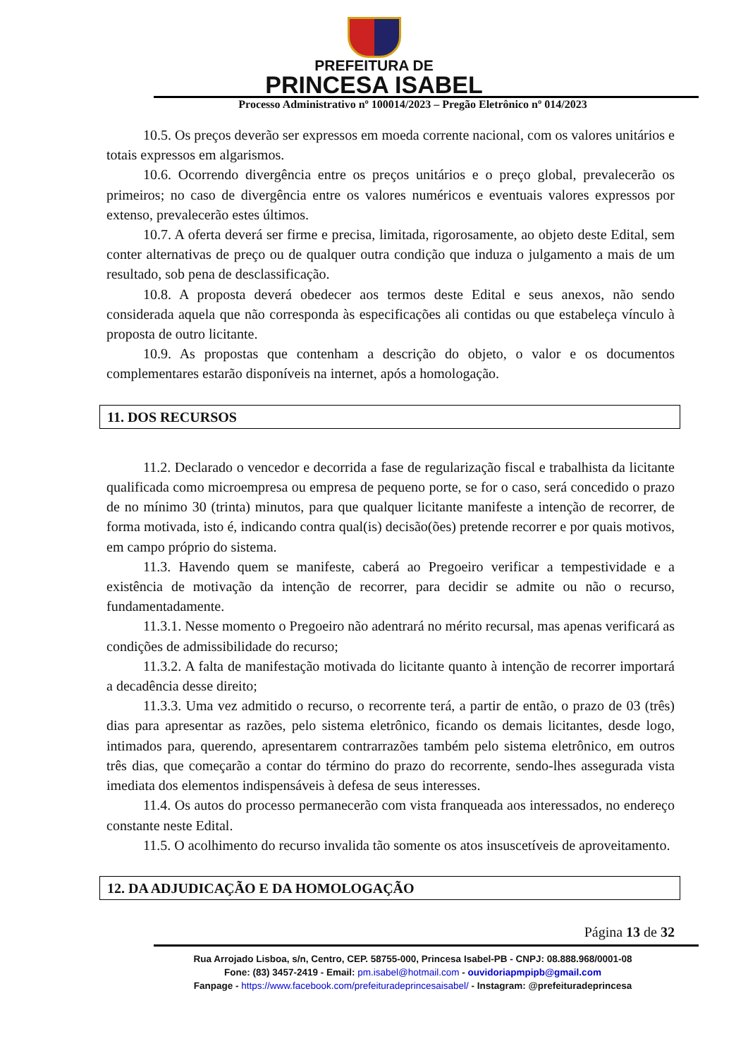PREFEITURA DE
PRINCESA ISABEL
Processo Administrativo nº 100014/2023 – Pregão Eletrônico nº 014/2023
10.5. Os preços deverão ser expressos em moeda corrente nacional, com os valores unitários e totais expressos em algarismos.
10.6. Ocorrendo divergência entre os preços unitários e o preço global, prevalecerão os primeiros; no caso de divergência entre os valores numéricos e eventuais valores expressos por extenso, prevalecerão estes últimos.
10.7. A oferta deverá ser firme e precisa, limitada, rigorosamente, ao objeto deste Edital, sem conter alternativas de preço ou de qualquer outra condição que induza o julgamento a mais de um resultado, sob pena de desclassificação.
10.8. A proposta deverá obedecer aos termos deste Edital e seus anexos, não sendo considerada aquela que não corresponda às especificações ali contidas ou que estabeleça vínculo à proposta de outro licitante.
10.9. As propostas que contenham a descrição do objeto, o valor e os documentos complementares estarão disponíveis na internet, após a homologação.
11. DOS RECURSOS
11.2. Declarado o vencedor e decorrida a fase de regularização fiscal e trabalhista da licitante qualificada como microempresa ou empresa de pequeno porte, se for o caso, será concedido o prazo de no mínimo 30 (trinta) minutos, para que qualquer licitante manifeste a intenção de recorrer, de forma motivada, isto é, indicando contra qual(is) decisão(ões) pretende recorrer e por quais motivos, em campo próprio do sistema.
11.3. Havendo quem se manifeste, caberá ao Pregoeiro verificar a tempestividade e a existência de motivação da intenção de recorrer, para decidir se admite ou não o recurso, fundamentadamente.
11.3.1. Nesse momento o Pregoeiro não adentrará no mérito recursal, mas apenas verificará as condições de admissibilidade do recurso;
11.3.2. A falta de manifestação motivada do licitante quanto à intenção de recorrer importará a decadência desse direito;
11.3.3. Uma vez admitido o recurso, o recorrente terá, a partir de então, o prazo de 03 (três) dias para apresentar as razões, pelo sistema eletrônico, ficando os demais licitantes, desde logo, intimados para, querendo, apresentarem contrarrazões também pelo sistema eletrônico, em outros três dias, que começarão a contar do término do prazo do recorrente, sendo-lhes assegurada vista imediata dos elementos indispensáveis à defesa de seus interesses.
11.4. Os autos do processo permanecerão com vista franqueada aos interessados, no endereço constante neste Edital.
11.5. O acolhimento do recurso invalida tão somente os atos insuscetíveis de aproveitamento.
12. DA ADJUDICAÇÃO E DA HOMOLOGAÇÃO
Página 13 de 32
Rua Arrojado Lisboa, s/n, Centro, CEP. 58755-000, Princesa Isabel-PB - CNPJ: 08.888.968/0001-08
Fone: (83) 3457-2419 - Email: pm.isabel@hotmail.com - ouvidoriapmpipb@gmail.com
Fanpage - https://www.facebook.com/prefeituradeprincesaisabel/ - Instagram: @prefeituradeprincesa